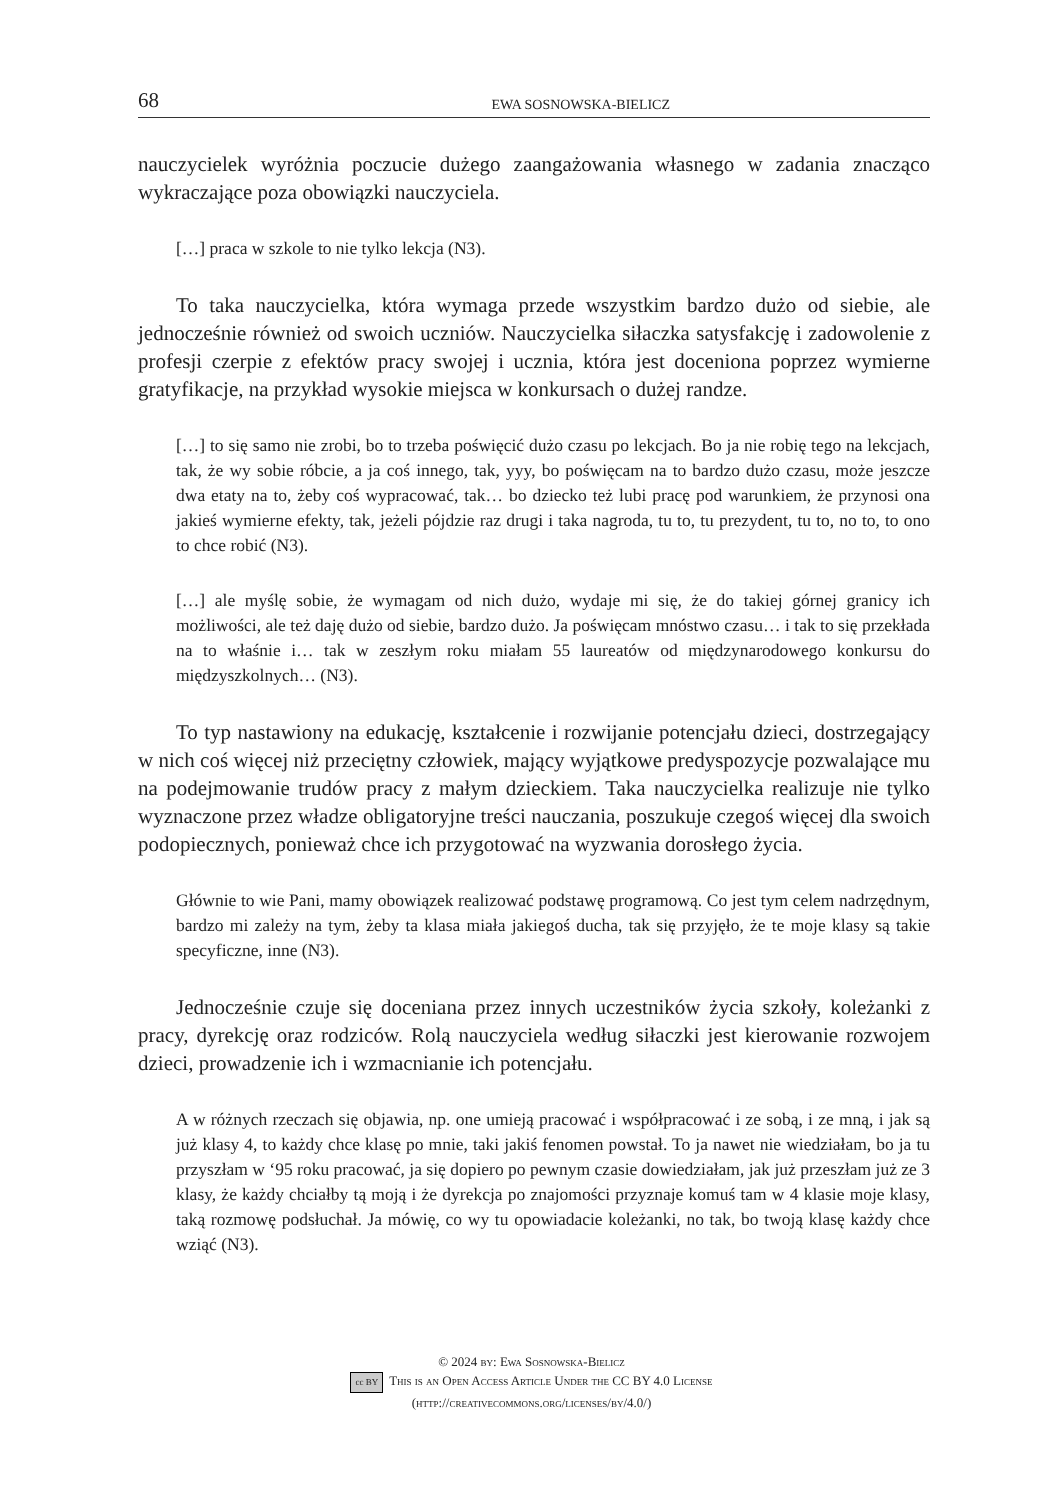68 EWA SOSNOWSKA-BIELICZ
nauczycielek wyróżnia poczucie dużego zaangażowania własnego w zadania znacząco wykraczające poza obowiązki nauczyciela.
[…] praca w szkole to nie tylko lekcja (N3).
To taka nauczycielka, która wymaga przede wszystkim bardzo dużo od siebie, ale jednocześnie również od swoich uczniów. Nauczycielka siłaczka satysfakcję i zadowolenie z profesji czerpie z efektów pracy swojej i ucznia, która jest doceniona poprzez wymierne gratyfikacje, na przykład wysokie miejsca w konkursach o dużej randze.
[…] to się samo nie zrobi, bo to trzeba poświęcić dużo czasu po lekcjach. Bo ja nie robię tego na lekcjach, tak, że wy sobie róbcie, a ja coś innego, tak, yyy, bo poświęcam na to bardzo dużo czasu, może jeszcze dwa etaty na to, żeby coś wypracować, tak… bo dziecko też lubi pracę pod warunkiem, że przynosi ona jakieś wymierne efekty, tak, jeżeli pójdzie raz drugi i taka nagroda, tu to, tu prezydent, tu to, no to, to ono to chce robić (N3).
[…] ale myślę sobie, że wymagam od nich dużo, wydaje mi się, że do takiej górnej granicy ich możliwości, ale też daję dużo od siebie, bardzo dużo. Ja poświęcam mnóstwo czasu… i tak to się przekłada na to właśnie i… tak w zeszłym roku miałam 55 laureatów od międzynarodowego konkursu do międzyszkolnych… (N3).
To typ nastawiony na edukację, kształcenie i rozwijanie potencjału dzieci, dostrzegający w nich coś więcej niż przeciętny człowiek, mający wyjątkowe predyspozycje pozwalające mu na podejmowanie trudów pracy z małym dzieckiem. Taka nauczycielka realizuje nie tylko wyznaczone przez władze obligatoryjne treści nauczania, poszukuje czegoś więcej dla swoich podopiecznych, ponieważ chce ich przygotować na wyzwania dorosłego życia.
Głównie to wie Pani, mamy obowiązek realizować podstawę programową. Co jest tym celem nadrzędnym, bardzo mi zależy na tym, żeby ta klasa miała jakiegoś ducha, tak się przyjęło, że te moje klasy są takie specyficzne, inne (N3).
Jednocześnie czuje się doceniana przez innych uczestników życia szkoły, koleżanki z pracy, dyrekcję oraz rodziców. Rolą nauczyciela według siłaczki jest kierowanie rozwojem dzieci, prowadzenie ich i wzmacnianie ich potencjału.
A w różnych rzeczach się objawia, np. one umieją pracować i współpracować i ze sobą, i ze mną, i jak są już klasy 4, to każdy chce klasę po mnie, taki jakiś fenomen powstał. To ja nawet nie wiedziałam, bo ja tu przyszłam w ‘95 roku pracować, ja się dopiero po pewnym czasie dowiedziałam, jak już przeszłam już ze 3 klasy, że każdy chciałby tą moją i że dyrekcja po znajomości przyznaje komuś tam w 4 klasie moje klasy, taką rozmowę podsłuchał. Ja mówię, co wy tu opowiadacie koleżanki, no tak, bo twoją klasę każdy chce wziąć (N3).
© 2024 by: Ewa Sosnowska-Bielicz
cc BY This is an Open Access Article Under the CC BY 4.0 License
(http://creativecommons.org/licenses/by/4.0/)